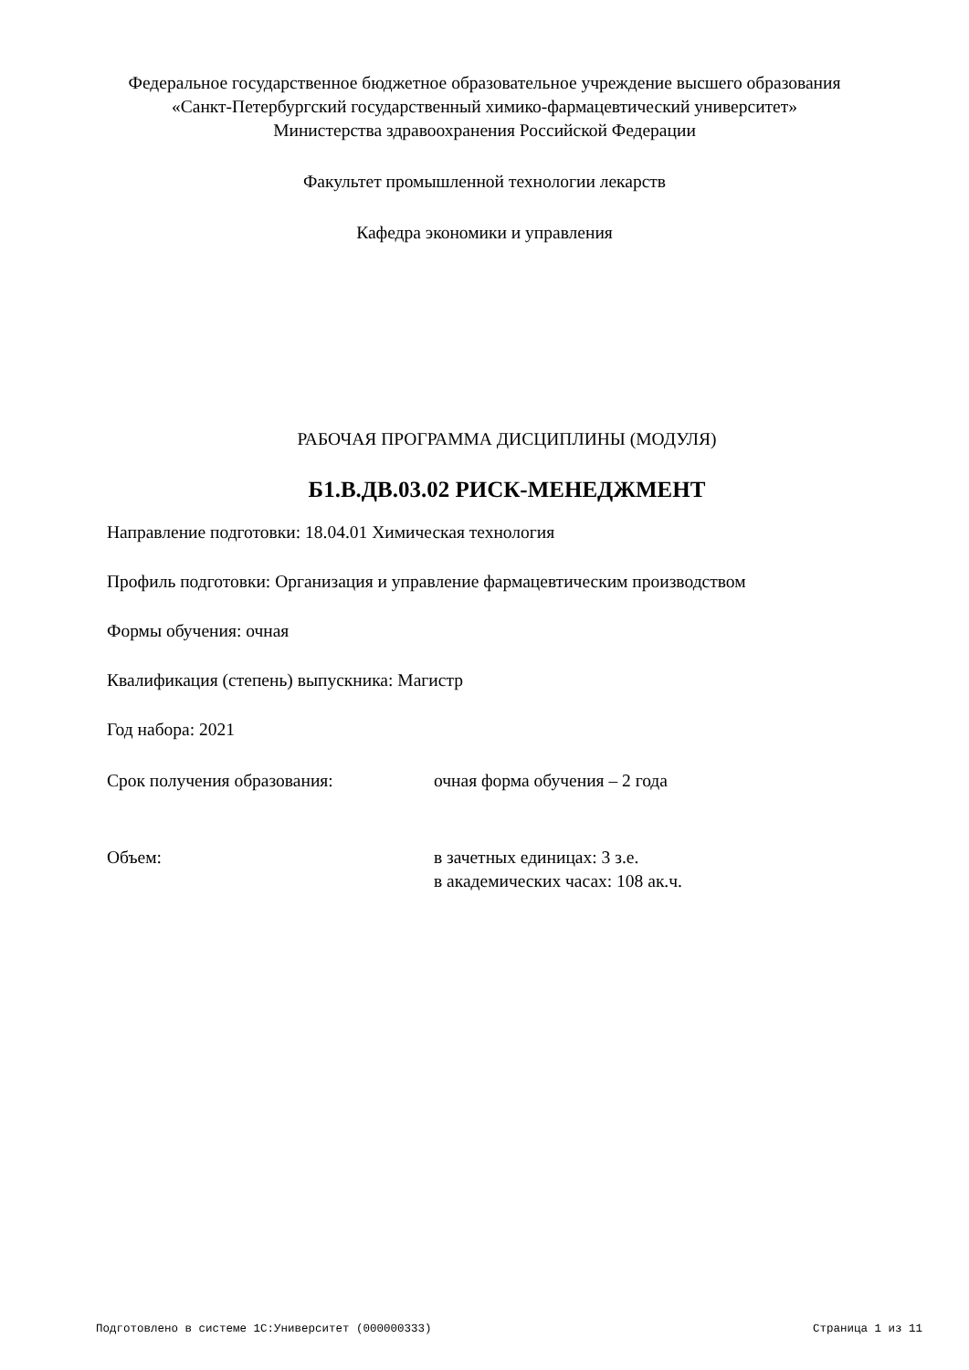Федеральное государственное бюджетное образовательное учреждение высшего образования
«Санкт-Петербургский государственный химико-фармацевтический университет»
Министерства здравоохранения Российской Федерации
Факультет промышленной технологии лекарств
Кафедра экономики и управления
РАБОЧАЯ ПРОГРАММА ДИСЦИПЛИНЫ (МОДУЛЯ)
Б1.В.ДВ.03.02 РИСК-МЕНЕДЖМЕНТ
Направление подготовки: 18.04.01 Химическая технология
Профиль подготовки: Организация и управление фармацевтическим производством
Формы обучения: очная
Квалификация (степень) выпускника: Магистр
Год набора: 2021
Срок получения образования: очная форма обучения – 2 года
Объем: в зачетных единицах: 3 з.е.
в академических часах: 108 ак.ч.
Подготовлено в системе 1С:Университет (000000333) Страница 1 из 11